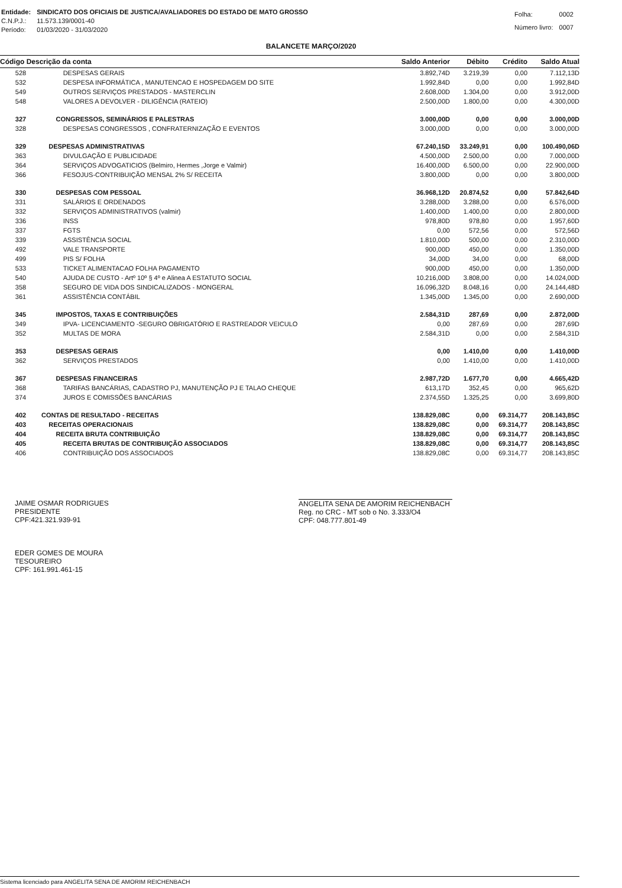| Entidade: | SINDICATO DOS OFICIAIS DE JUSTICA/AVALIADORES DO ESTADO DE MATO GROSSO |
| C.N.P.J.: | 11.573.139/0001-40 |
| Período: | 01/03/2020 - 31/03/2020 |
| Folha: | 0002 |
| Número livro: | 0007 |
BALANCETE MARÇO/2020
| Código Descrição da conta | | Saldo Anterior | Débito | Crédito | Saldo Atual |
| --- | --- | --- | --- | --- | --- |
| 528 | DESPESAS GERAIS | 3.892,74D | 3.219,39 | 0,00 | 7.112,13D |
| 532 | DESPESA INFORMÁTICA , MANUTENCAO E HOSPEDAGEM DO SITE | 1.992,84D | 0,00 | 0,00 | 1.992,84D |
| 549 | OUTROS SERVIÇOS PRESTADOS - MASTERCLIN | 2.608,00D | 1.304,00 | 0,00 | 3.912,00D |
| 548 | VALORES A DEVOLVER - DILIGÊNCIA (RATEIO) | 2.500,00D | 1.800,00 | 0,00 | 4.300,00D |
| 327 | CONGRESSOS, SEMINÁRIOS E PALESTRAS | 3.000,00D | 0,00 | 0,00 | 3.000,00D |
| 328 | DESPESAS CONGRESSOS , CONFRATERNIZAÇÃO E EVENTOS | 3.000,00D | 0,00 | 0,00 | 3.000,00D |
| 329 | DESPESAS ADMINISTRATIVAS | 67.240,15D | 33.249,91 | 0,00 | 100.490,06D |
| 363 | DIVULGAÇÃO E PUBLICIDADE | 4.500,00D | 2.500,00 | 0,00 | 7.000,00D |
| 364 | SERVIÇOS ADVOGATICIOS (Belmiro, Hermes ,Jorge e Valmir) | 16.400,00D | 6.500,00 | 0,00 | 22.900,00D |
| 366 | FESOJUS-CONTRIBUIÇÃO MENSAL 2% S/ RECEITA | 3.800,00D | 0,00 | 0,00 | 3.800,00D |
| 330 | DESPESAS COM PESSOAL | 36.968,12D | 20.874,52 | 0,00 | 57.842,64D |
| 331 | SALÁRIOS E ORDENADOS | 3.288,00D | 3.288,00 | 0,00 | 6.576,00D |
| 332 | SERVIÇOS ADMINISTRATIVOS (valmir) | 1.400,00D | 1.400,00 | 0,00 | 2.800,00D |
| 336 | INSS | 978,80D | 978,80 | 0,00 | 1.957,60D |
| 337 | FGTS | 0,00 | 572,56 | 0,00 | 572,56D |
| 339 | ASSISTÊNCIA SOCIAL | 1.810,00D | 500,00 | 0,00 | 2.310,00D |
| 492 | VALE TRANSPORTE | 900,00D | 450,00 | 0,00 | 1.350,00D |
| 499 | PIS S/ FOLHA | 34,00D | 34,00 | 0,00 | 68,00D |
| 533 | TICKET ALIMENTACAO FOLHA PAGAMENTO | 900,00D | 450,00 | 0,00 | 1.350,00D |
| 540 | AJUDA DE CUSTO - Artº 10º § 4º e Alinea A ESTATUTO SOCIAL | 10.216,00D | 3.808,00 | 0,00 | 14.024,00D |
| 358 | SEGURO DE VIDA DOS SINDICALIZADOS - MONGERAL | 16.096,32D | 8.048,16 | 0,00 | 24.144,48D |
| 361 | ASSISTÊNCIA CONTÁBIL | 1.345,00D | 1.345,00 | 0,00 | 2.690,00D |
| 345 | IMPOSTOS, TAXAS E CONTRIBUIÇÕES | 2.584,31D | 287,69 | 0,00 | 2.872,00D |
| 349 | IPVA- LICENCIAMENTO -SEGURO OBRIGATÓRIO E RASTREADOR VEICULO | 0,00 | 287,69 | 0,00 | 287,69D |
| 352 | MULTAS DE MORA | 2.584,31D | 0,00 | 0,00 | 2.584,31D |
| 353 | DESPESAS GERAIS | 0,00 | 1.410,00 | 0,00 | 1.410,00D |
| 362 | SERVIÇOS PRESTADOS | 0,00 | 1.410,00 | 0,00 | 1.410,00D |
| 367 | DESPESAS FINANCEIRAS | 2.987,72D | 1.677,70 | 0,00 | 4.665,42D |
| 368 | TARIFAS BANCÁRIAS, CADASTRO PJ, MANUTENÇÃO PJ E TALAO CHEQUE | 613,17D | 352,45 | 0,00 | 965,62D |
| 374 | JUROS E COMISSÕES BANCÁRIAS | 2.374,55D | 1.325,25 | 0,00 | 3.699,80D |
| 402 | CONTAS DE RESULTADO - RECEITAS | 138.829,08C | 0,00 | 69.314,77 | 208.143,85C |
| 403 | RECEITAS OPERACIONAIS | 138.829,08C | 0,00 | 69.314,77 | 208.143,85C |
| 404 | RECEITA BRUTA CONTRIBUIÇÃO | 138.829,08C | 0,00 | 69.314,77 | 208.143,85C |
| 405 | RECEITA BRUTAS DE CONTRIBUIÇÃO ASSOCIADOS | 138.829,08C | 0,00 | 69.314,77 | 208.143,85C |
| 406 | CONTRIBUIÇÃO DOS ASSOCIADOS | 138.829,08C | 0,00 | 69.314,77 | 208.143,85C |
JAIME OSMAR RODRIGUES
PRESIDENTE
CPF:421.321.939-91
EDER GOMES DE MOURA
TESOUREIRO
CPF: 161.991.461-15
ANGELITA SENA DE AMORIM REICHENBACH
Reg. no CRC - MT sob o No. 3.333/O4
CPF: 048.777.801-49
Sistema licenciado para ANGELITA SENA DE AMORIM REICHENBACH